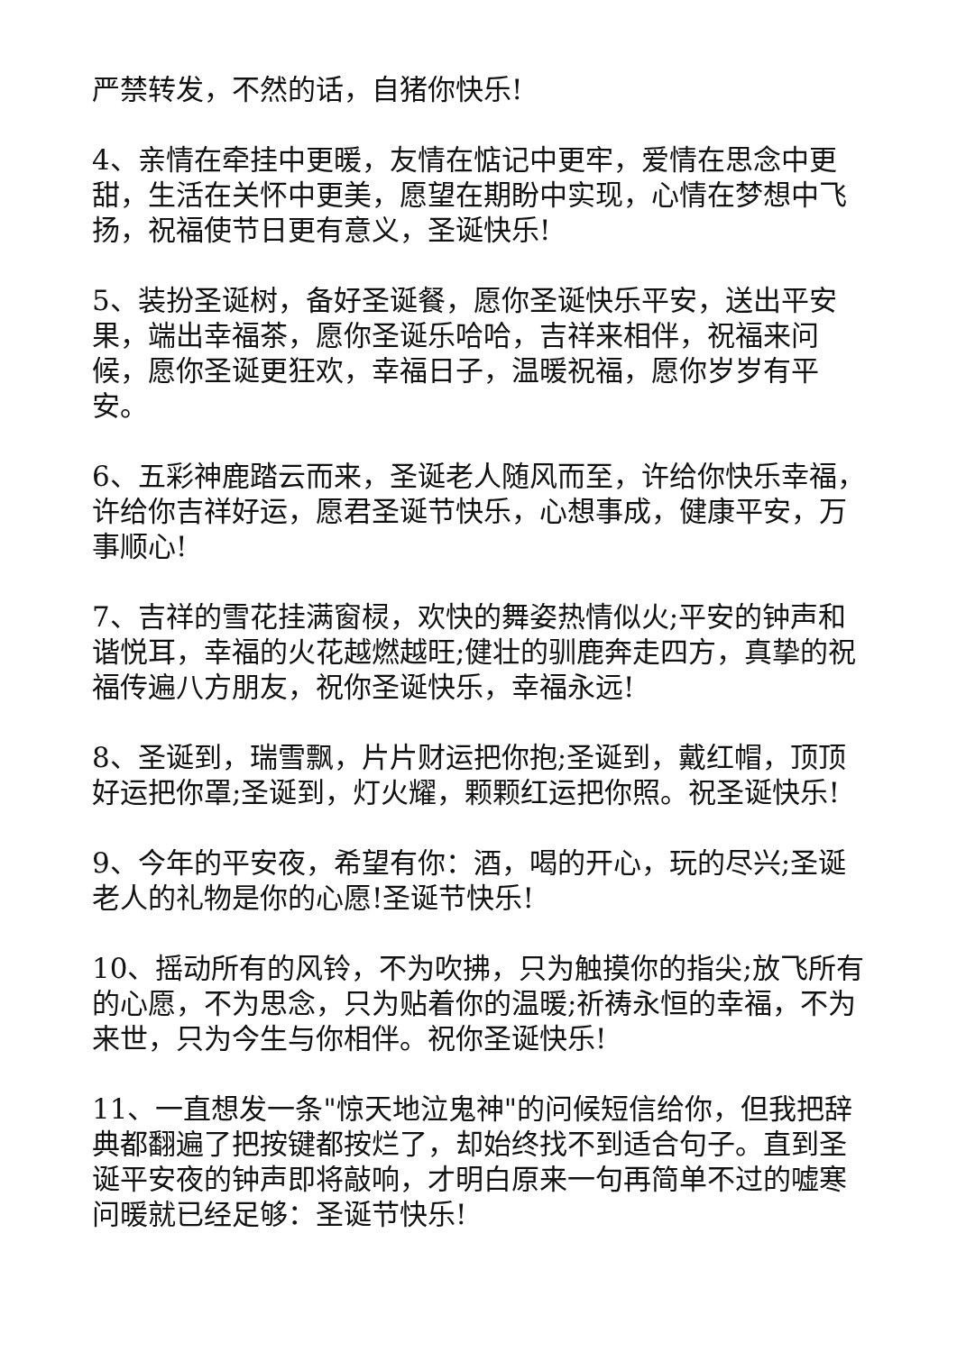严禁转发，不然的话，自猪你快乐!
4、亲情在牵挂中更暖，友情在惦记中更牢，爱情在思念中更甜，生活在关怀中更美，愿望在期盼中实现，心情在梦想中飞扬，祝福使节日更有意义，圣诞快乐!
5、装扮圣诞树，备好圣诞餐，愿你圣诞快乐平安，送出平安果，端出幸福茶，愿你圣诞乐哈哈，吉祥来相伴，祝福来问候，愿你圣诞更狂欢，幸福日子，温暖祝福，愿你岁岁有平安。
6、五彩神鹿踏云而来，圣诞老人随风而至，许给你快乐幸福，许给你吉祥好运，愿君圣诞节快乐，心想事成，健康平安，万事顺心!
7、吉祥的雪花挂满窗棂，欢快的舞姿热情似火;平安的钟声和谐悦耳，幸福的火花越燃越旺;健壮的驯鹿奔走四方，真挚的祝福传遍八方朋友，祝你圣诞快乐，幸福永远!
8、圣诞到，瑞雪飘，片片财运把你抱;圣诞到，戴红帽，顶顶好运把你罩;圣诞到，灯火耀，颗颗红运把你照。祝圣诞快乐!
9、今年的平安夜，希望有你：酒，喝的开心，玩的尽兴;圣诞老人的礼物是你的心愿!圣诞节快乐!
10、摇动所有的风铃，不为吹拂，只为触摸你的指尖;放飞所有的心愿，不为思念，只为贴着你的温暖;祈祷永恒的幸福，不为来世，只为今生与你相伴。祝你圣诞快乐!
11、一直想发一条"惊天地泣鬼神"的问候短信给你，但我把辞典都翻遍了把按键都按烂了，却始终找不到适合句子。直到圣诞平安夜的钟声即将敲响，才明白原来一句再简单不过的嘘寒问暖就已经足够：圣诞节快乐!